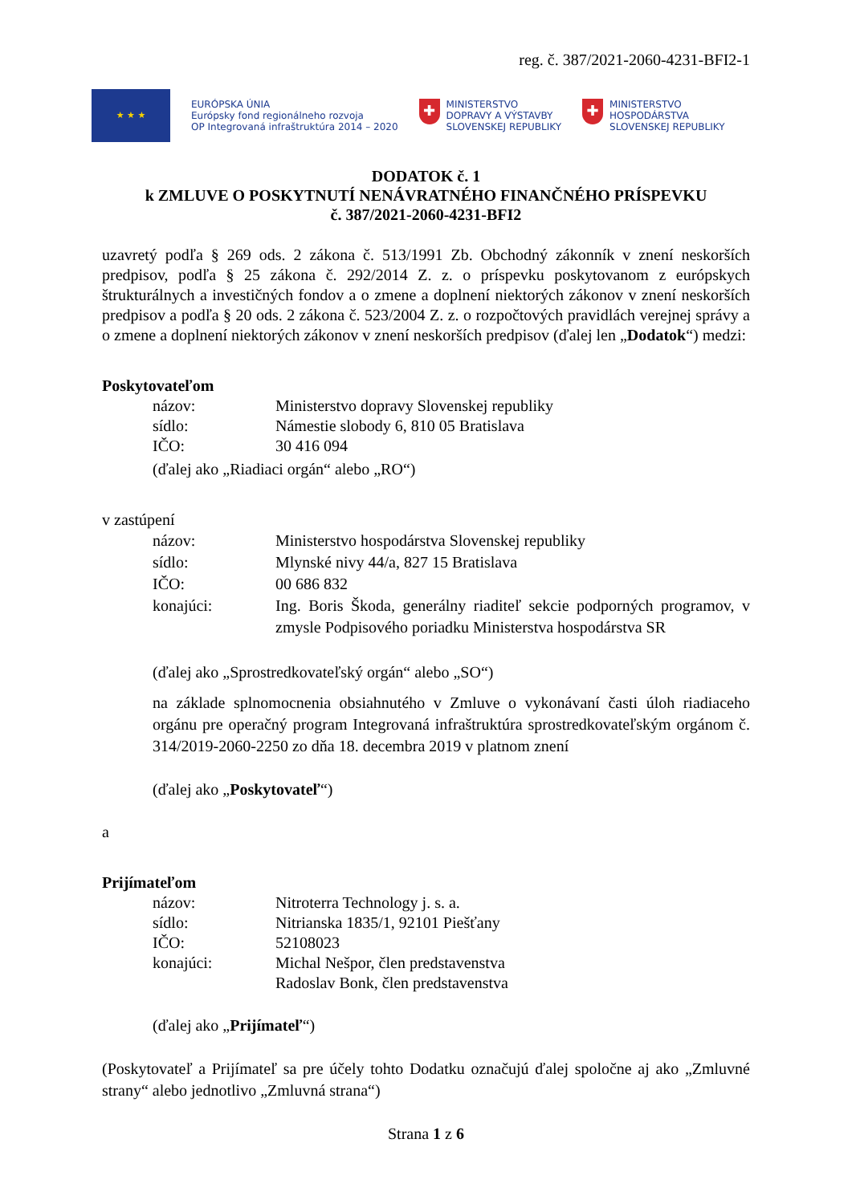reg. č. 387/2021-2060-4231-BFI2-1
★ ★ ★
EURÓPSKA ÚNIA
Európsky fond regionálneho rozvoja
OP Integrovaná infraštruktúra 2014 – 2020
✚
MINISTERSTVO
DOPRAVY A VÝSTAVBY
SLOVENSKEJ REPUBLIKY
✚
MINISTERSTVO
HOSPODÁRSTVA
SLOVENSKEJ REPUBLIKY
DODATOK č. 1
k ZMLUVE O POSKYTNUTÍ NENÁVRATNÉHO FINANČNÉHO PRÍSPEVKU
č. 387/2021-2060-4231-BFI2
uzavretý podľa § 269 ods. 2 zákona č. 513/1991 Zb. Obchodný zákonník v znení neskorších predpisov, podľa § 25 zákona č. 292/2014 Z. z. o príspevku poskytovanom z európskych štrukturálnych a investičných fondov a o zmene a doplnení niektorých zákonov v znení neskorších predpisov a podľa § 20 ods. 2 zákona č. 523/2004 Z. z. o rozpočtových pravidlách verejnej správy a o zmene a doplnení niektorých zákonov v znení neskorších predpisov (ďalej len „Dodatok“) medzi:
Poskytovateľom
názov:
Ministerstvo dopravy Slovenskej republiky
sídlo:
Námestie slobody 6, 810 05 Bratislava
IČO:
30 416 094
(ďalej ako „Riadiaci orgán“ alebo „RO“)
v zastúpení
názov:
Ministerstvo hospodárstva Slovenskej republiky
sídlo:
Mlynské nivy 44/a, 827 15 Bratislava
IČO:
00 686 832
konajúci:
Ing. Boris Škoda, generálny riaditeľ sekcie podporných programov, v zmysle Podpisového poriadku Ministerstva hospodárstva SR
(ďalej ako „Sprostredkovateľský orgán“ alebo „SO“)
na základe splnomocnenia obsiahnutého v Zmluve o vykonávaní časti úloh riadiaceho orgánu pre operačný program Integrovaná infraštruktúra sprostredkovateľským orgánom č. 314/2019-2060-2250 zo dňa 18. decembra 2019 v platnom znení
(ďalej ako „Poskytovateľ“)
a
Prijímateľom
názov:
Nitroterra Technology j. s. a.
sídlo:
Nitrianska 1835/1, 92101 Piešťany
IČO:
52108023
konajúci:
Michal Nešpor, člen predstavenstva
Radoslav Bonk, člen predstavenstva
(ďalej ako „Prijímateľ“)
(Poskytovateľ a Prijímateľ sa pre účely tohto Dodatku označujú ďalej spoločne aj ako „Zmluvné strany“ alebo jednotlivo „Zmluvná strana“)
Strana 1 z 6